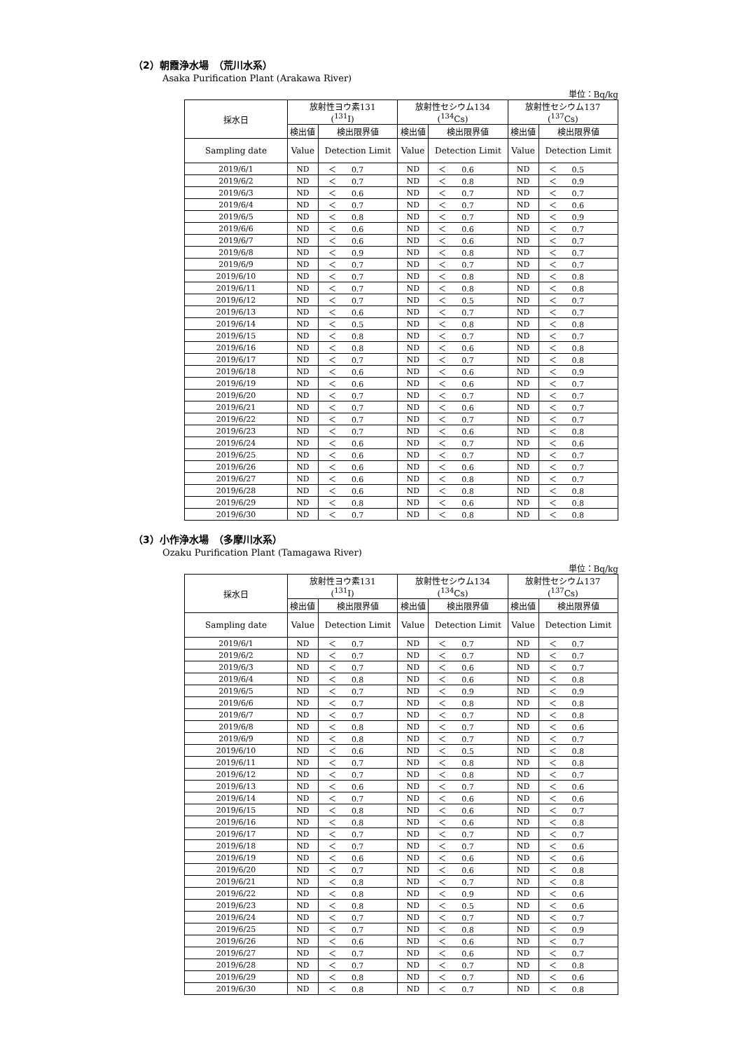（2）朝霞浄水場　（荒川水系）
Asaka Purification Plant (Arakawa River)
単位：Bq/kg
| 採水日 | 放射性ヨウ素131 (<sup>131</sup>I) | | 放射性セシウム134 (<sup>134</sup>Cs) | | 放射性セシウム137 (<sup>137</sup>Cs) | |
| --- | --- | --- | --- | --- | --- | --- |
| | 検出値 | 検出限界値 | 検出値 | 検出限界値 | 検出値 | 検出限界値 |
| Sampling date | Value | Detection Limit | Value | Detection Limit | Value | Detection Limit |
| 2019/6/1 | ND | ＜ 0.7 | ND | ＜ 0.6 | ND | ＜ 0.5 |
| 2019/6/2 | ND | ＜ 0.7 | ND | ＜ 0.8 | ND | ＜ 0.9 |
| 2019/6/3 | ND | ＜ 0.6 | ND | ＜ 0.7 | ND | ＜ 0.7 |
| 2019/6/4 | ND | ＜ 0.7 | ND | ＜ 0.7 | ND | ＜ 0.6 |
| 2019/6/5 | ND | ＜ 0.8 | ND | ＜ 0.7 | ND | ＜ 0.9 |
| 2019/6/6 | ND | ＜ 0.6 | ND | ＜ 0.6 | ND | ＜ 0.7 |
| 2019/6/7 | ND | ＜ 0.6 | ND | ＜ 0.6 | ND | ＜ 0.7 |
| 2019/6/8 | ND | ＜ 0.9 | ND | ＜ 0.8 | ND | ＜ 0.7 |
| 2019/6/9 | ND | ＜ 0.7 | ND | ＜ 0.7 | ND | ＜ 0.7 |
| 2019/6/10 | ND | ＜ 0.7 | ND | ＜ 0.8 | ND | ＜ 0.8 |
| 2019/6/11 | ND | ＜ 0.7 | ND | ＜ 0.8 | ND | ＜ 0.8 |
| 2019/6/12 | ND | ＜ 0.7 | ND | ＜ 0.5 | ND | ＜ 0.7 |
| 2019/6/13 | ND | ＜ 0.6 | ND | ＜ 0.7 | ND | ＜ 0.7 |
| 2019/6/14 | ND | ＜ 0.5 | ND | ＜ 0.8 | ND | ＜ 0.8 |
| 2019/6/15 | ND | ＜ 0.8 | ND | ＜ 0.7 | ND | ＜ 0.7 |
| 2019/6/16 | ND | ＜ 0.8 | ND | ＜ 0.6 | ND | ＜ 0.8 |
| 2019/6/17 | ND | ＜ 0.7 | ND | ＜ 0.7 | ND | ＜ 0.8 |
| 2019/6/18 | ND | ＜ 0.6 | ND | ＜ 0.6 | ND | ＜ 0.9 |
| 2019/6/19 | ND | ＜ 0.6 | ND | ＜ 0.6 | ND | ＜ 0.7 |
| 2019/6/20 | ND | ＜ 0.7 | ND | ＜ 0.7 | ND | ＜ 0.7 |
| 2019/6/21 | ND | ＜ 0.7 | ND | ＜ 0.6 | ND | ＜ 0.7 |
| 2019/6/22 | ND | ＜ 0.7 | ND | ＜ 0.7 | ND | ＜ 0.7 |
| 2019/6/23 | ND | ＜ 0.7 | ND | ＜ 0.6 | ND | ＜ 0.8 |
| 2019/6/24 | ND | ＜ 0.6 | ND | ＜ 0.7 | ND | ＜ 0.6 |
| 2019/6/25 | ND | ＜ 0.6 | ND | ＜ 0.7 | ND | ＜ 0.7 |
| 2019/6/26 | ND | ＜ 0.6 | ND | ＜ 0.6 | ND | ＜ 0.7 |
| 2019/6/27 | ND | ＜ 0.6 | ND | ＜ 0.8 | ND | ＜ 0.7 |
| 2019/6/28 | ND | ＜ 0.6 | ND | ＜ 0.8 | ND | ＜ 0.8 |
| 2019/6/29 | ND | ＜ 0.8 | ND | ＜ 0.6 | ND | ＜ 0.8 |
| 2019/6/30 | ND | ＜ 0.7 | ND | ＜ 0.8 | ND | ＜ 0.8 |
（3）小作浄水場　（多摩川水系）
Ozaku Purification Plant (Tamagawa River)
単位：Bq/kg
| 採水日 | 放射性ヨウ素131 (<sup>131</sup>I) | | 放射性セシウム134 (<sup>134</sup>Cs) | | 放射性セシウム137 (<sup>137</sup>Cs) | |
| --- | --- | --- | --- | --- | --- | --- |
| | 検出値 | 検出限界値 | 検出値 | 検出限界値 | 検出値 | 検出限界値 |
| Sampling date | Value | Detection Limit | Value | Detection Limit | Value | Detection Limit |
| 2019/6/1 | ND | ＜ 0.7 | ND | ＜ 0.7 | ND | ＜ 0.7 |
| 2019/6/2 | ND | ＜ 0.7 | ND | ＜ 0.7 | ND | ＜ 0.7 |
| 2019/6/3 | ND | ＜ 0.7 | ND | ＜ 0.6 | ND | ＜ 0.7 |
| 2019/6/4 | ND | ＜ 0.8 | ND | ＜ 0.6 | ND | ＜ 0.8 |
| 2019/6/5 | ND | ＜ 0.7 | ND | ＜ 0.9 | ND | ＜ 0.9 |
| 2019/6/6 | ND | ＜ 0.7 | ND | ＜ 0.8 | ND | ＜ 0.8 |
| 2019/6/7 | ND | ＜ 0.7 | ND | ＜ 0.7 | ND | ＜ 0.8 |
| 2019/6/8 | ND | ＜ 0.8 | ND | ＜ 0.7 | ND | ＜ 0.6 |
| 2019/6/9 | ND | ＜ 0.8 | ND | ＜ 0.7 | ND | ＜ 0.7 |
| 2019/6/10 | ND | ＜ 0.6 | ND | ＜ 0.5 | ND | ＜ 0.8 |
| 2019/6/11 | ND | ＜ 0.7 | ND | ＜ 0.8 | ND | ＜ 0.8 |
| 2019/6/12 | ND | ＜ 0.7 | ND | ＜ 0.8 | ND | ＜ 0.7 |
| 2019/6/13 | ND | ＜ 0.6 | ND | ＜ 0.7 | ND | ＜ 0.6 |
| 2019/6/14 | ND | ＜ 0.7 | ND | ＜ 0.6 | ND | ＜ 0.6 |
| 2019/6/15 | ND | ＜ 0.8 | ND | ＜ 0.6 | ND | ＜ 0.7 |
| 2019/6/16 | ND | ＜ 0.8 | ND | ＜ 0.6 | ND | ＜ 0.8 |
| 2019/6/17 | ND | ＜ 0.7 | ND | ＜ 0.7 | ND | ＜ 0.7 |
| 2019/6/18 | ND | ＜ 0.7 | ND | ＜ 0.7 | ND | ＜ 0.6 |
| 2019/6/19 | ND | ＜ 0.6 | ND | ＜ 0.6 | ND | ＜ 0.6 |
| 2019/6/20 | ND | ＜ 0.7 | ND | ＜ 0.6 | ND | ＜ 0.8 |
| 2019/6/21 | ND | ＜ 0.8 | ND | ＜ 0.7 | ND | ＜ 0.8 |
| 2019/6/22 | ND | ＜ 0.8 | ND | ＜ 0.9 | ND | ＜ 0.6 |
| 2019/6/23 | ND | ＜ 0.8 | ND | ＜ 0.5 | ND | ＜ 0.6 |
| 2019/6/24 | ND | ＜ 0.7 | ND | ＜ 0.7 | ND | ＜ 0.7 |
| 2019/6/25 | ND | ＜ 0.7 | ND | ＜ 0.8 | ND | ＜ 0.9 |
| 2019/6/26 | ND | ＜ 0.6 | ND | ＜ 0.6 | ND | ＜ 0.7 |
| 2019/6/27 | ND | ＜ 0.7 | ND | ＜ 0.6 | ND | ＜ 0.7 |
| 2019/6/28 | ND | ＜ 0.7 | ND | ＜ 0.7 | ND | ＜ 0.8 |
| 2019/6/29 | ND | ＜ 0.8 | ND | ＜ 0.7 | ND | ＜ 0.6 |
| 2019/6/30 | ND | ＜ 0.8 | ND | ＜ 0.7 | ND | ＜ 0.8 |